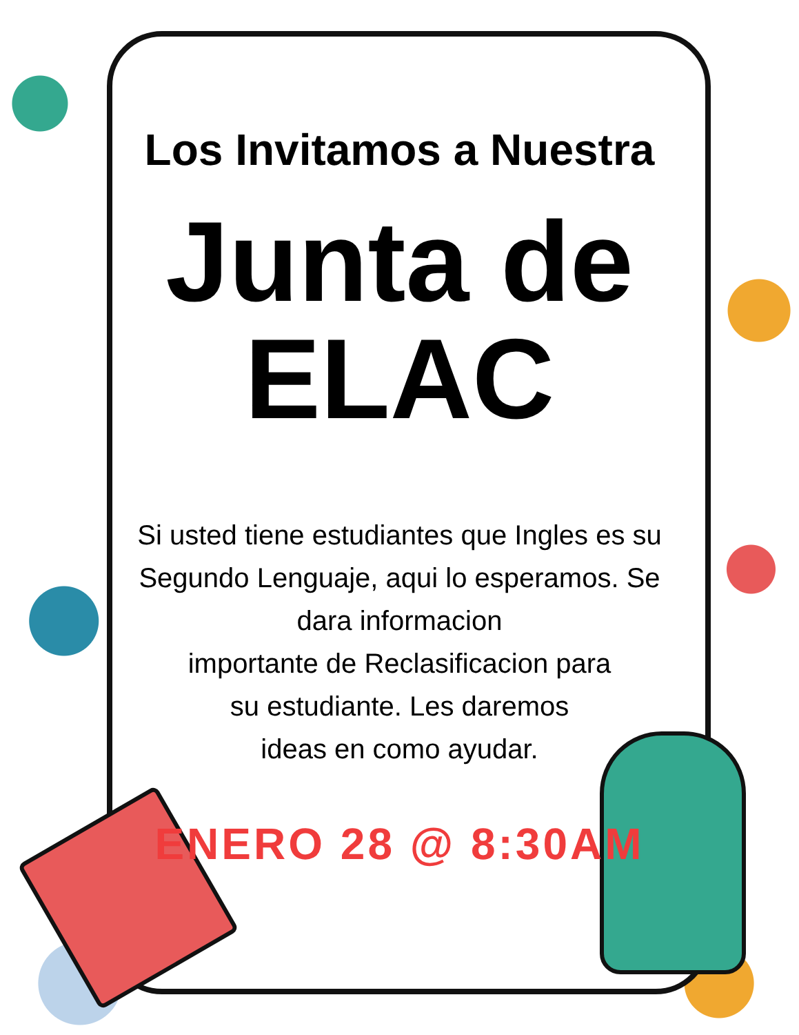Los Invitamos a Nuestra
Junta de
ELAC
Si usted tiene estudiantes que Ingles es su Segundo Lenguaje, aqui lo esperamos. Se dara informacion
importante de Reclasificacion para
su estudiante. Les daremos
ideas en como ayudar.
ENERO 28 @ 8:30AM